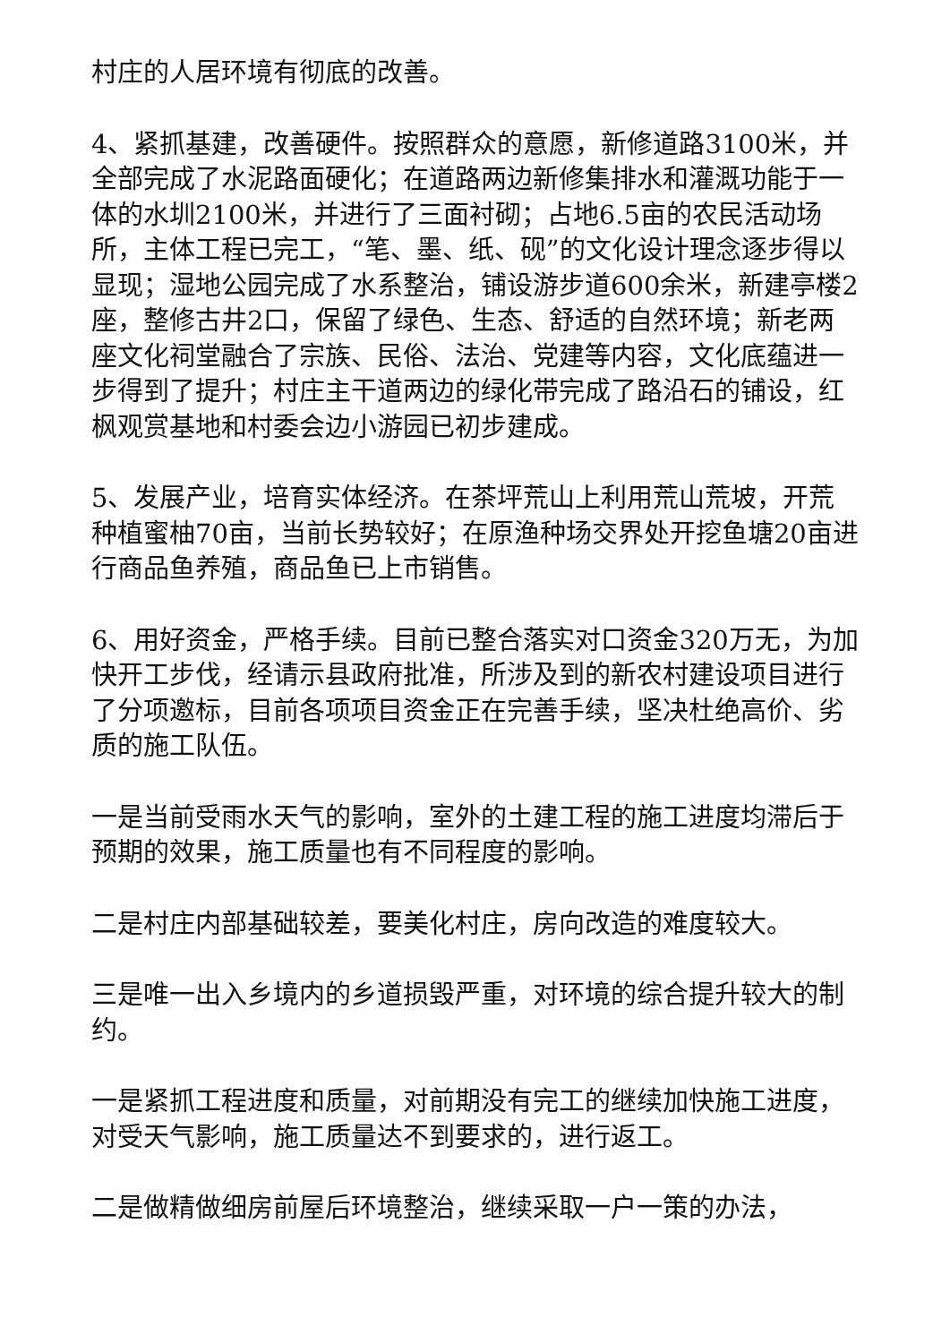村庄的人居环境有彻底的改善。
4、紧抓基建，改善硬件。按照群众的意愿，新修道路3100米，并全部完成了水泥路面硬化；在道路两边新修集排水和灌溉功能于一体的水圳2100米，并进行了三面衬砌；占地6.5亩的农民活动场所，主体工程已完工，“笔、墨、纸、砚”的文化设计理念逐步得以显现；湿地公园完成了水系整治，铺设游步道600余米，新建亭楼2座，整修古井2口，保留了绿色、生态、舒适的自然环境；新老两座文化祠堂融合了宗族、民俗、法治、党建等内容，文化底蕴进一步得到了提升；村庄主干道两边的绿化带完成了路沿石的铺设，红枫观赏基地和村委会边小游园已初步建成。
5、发展产业，培育实体经济。在茶坪荒山上利用荒山荒坡，开荒种植蜜柚70亩，当前长势较好；在原渔种场交界处开挖鱼塘20亩进行商品鱼养殖，商品鱼已上市销售。
6、用好资金，严格手续。目前已整合落实对口资金320万无，为加快开工步伐，经请示县政府批准，所涉及到的新农村建设项目进行了分项邀标，目前各项项目资金正在完善手续，坚决杜绝高价、劣质的施工队伍。
一是当前受雨水天气的影响，室外的土建工程的施工进度均滞后于预期的效果，施工质量也有不同程度的影响。
二是村庄内部基础较差，要美化村庄，房向改造的难度较大。
三是唯一出入乡境内的乡道损毁严重，对环境的综合提升较大的制约。
一是紧抓工程进度和质量，对前期没有完工的继续加快施工进度，对受天气影响，施工质量达不到要求的，进行返工。
二是做精做细房前屋后环境整治，继续采取一户一策的办法，